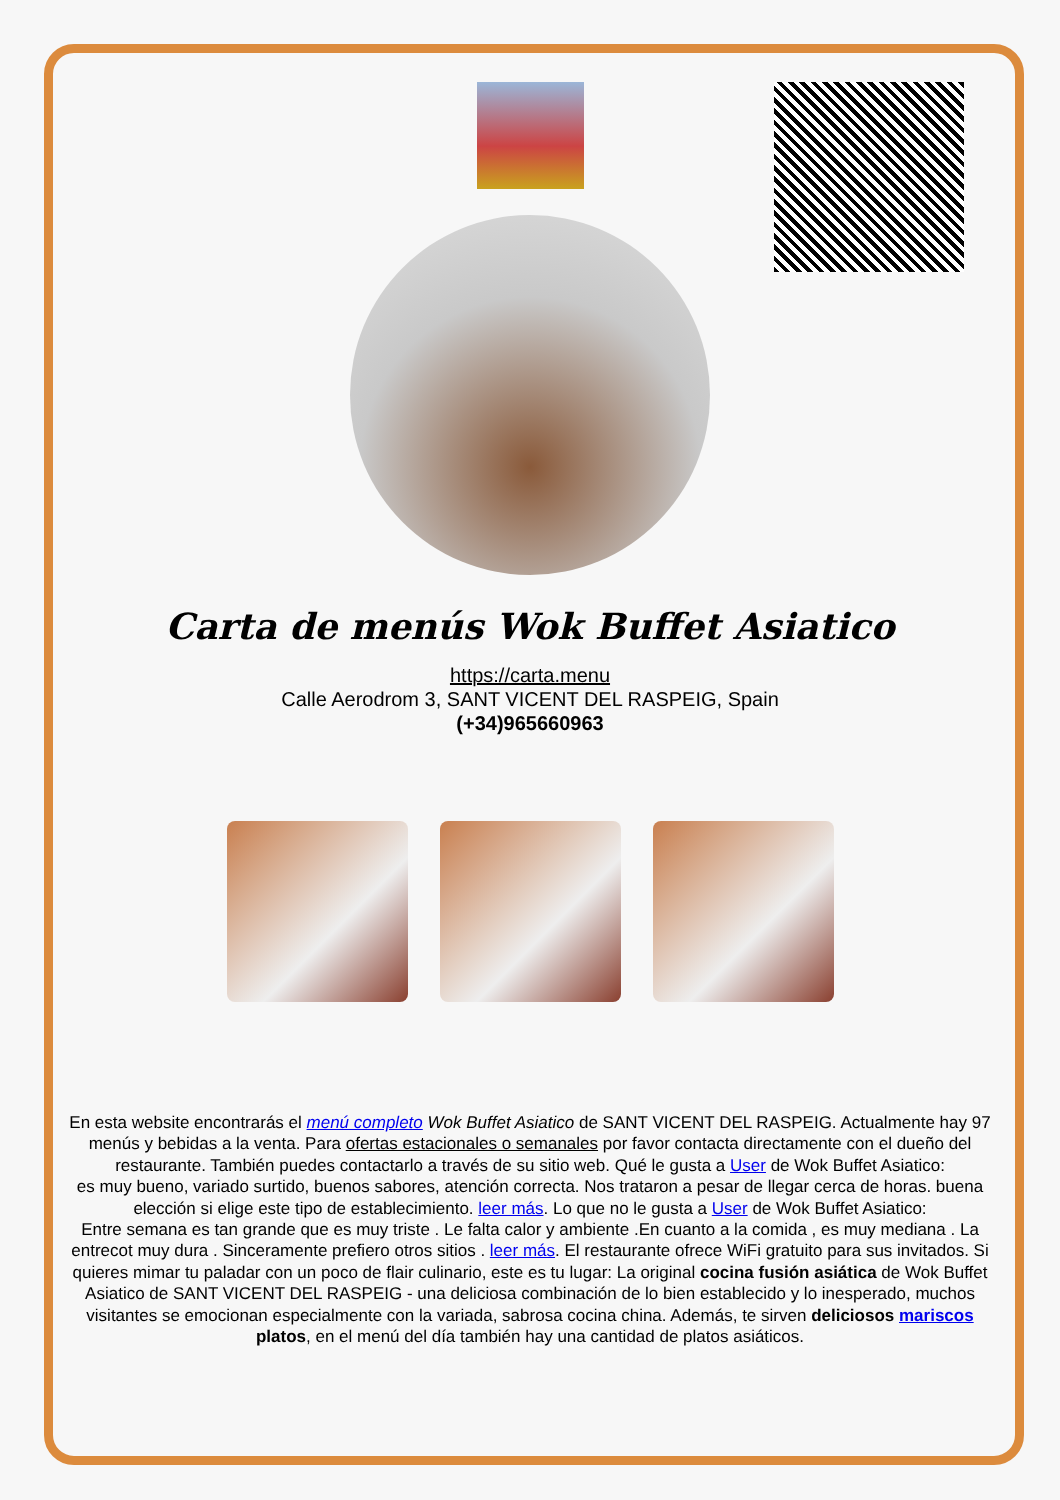Carta de menús Wok Buffet Asiatico
https://carta.menu
Calle Aerodrom 3, SANT VICENT DEL RASPEIG, Spain
(+34)965660963
En esta website encontrarás el menú completo Wok Buffet Asiatico de SANT VICENT DEL RASPEIG. Actualmente hay 97 menús y bebidas a la venta. Para ofertas estacionales o semanales por favor contacta directamente con el dueño del restaurante. También puedes contactarlo a través de su sitio web. Qué le gusta a User de Wok Buffet Asiatico:
es muy bueno, variado surtido, buenos sabores, atención correcta. Nos trataron a pesar de llegar cerca de horas. buena elección si elige este tipo de establecimiento. leer más. Lo que no le gusta a User de Wok Buffet Asiatico:
Entre semana es tan grande que es muy triste . Le falta calor y ambiente .En cuanto a la comida , es muy mediana . La entrecot muy dura . Sinceramente prefiero otros sitios . leer más. El restaurante ofrece WiFi gratuito para sus invitados. Si quieres mimar tu paladar con un poco de flair culinario, este es tu lugar: La original cocina fusión asiática de Wok Buffet Asiatico de SANT VICENT DEL RASPEIG - una deliciosa combinación de lo bien establecido y lo inesperado, muchos visitantes se emocionan especialmente con la variada, sabrosa cocina china. Además, te sirven deliciosos mariscos platos, en el menú del día también hay una cantidad de platos asiáticos.